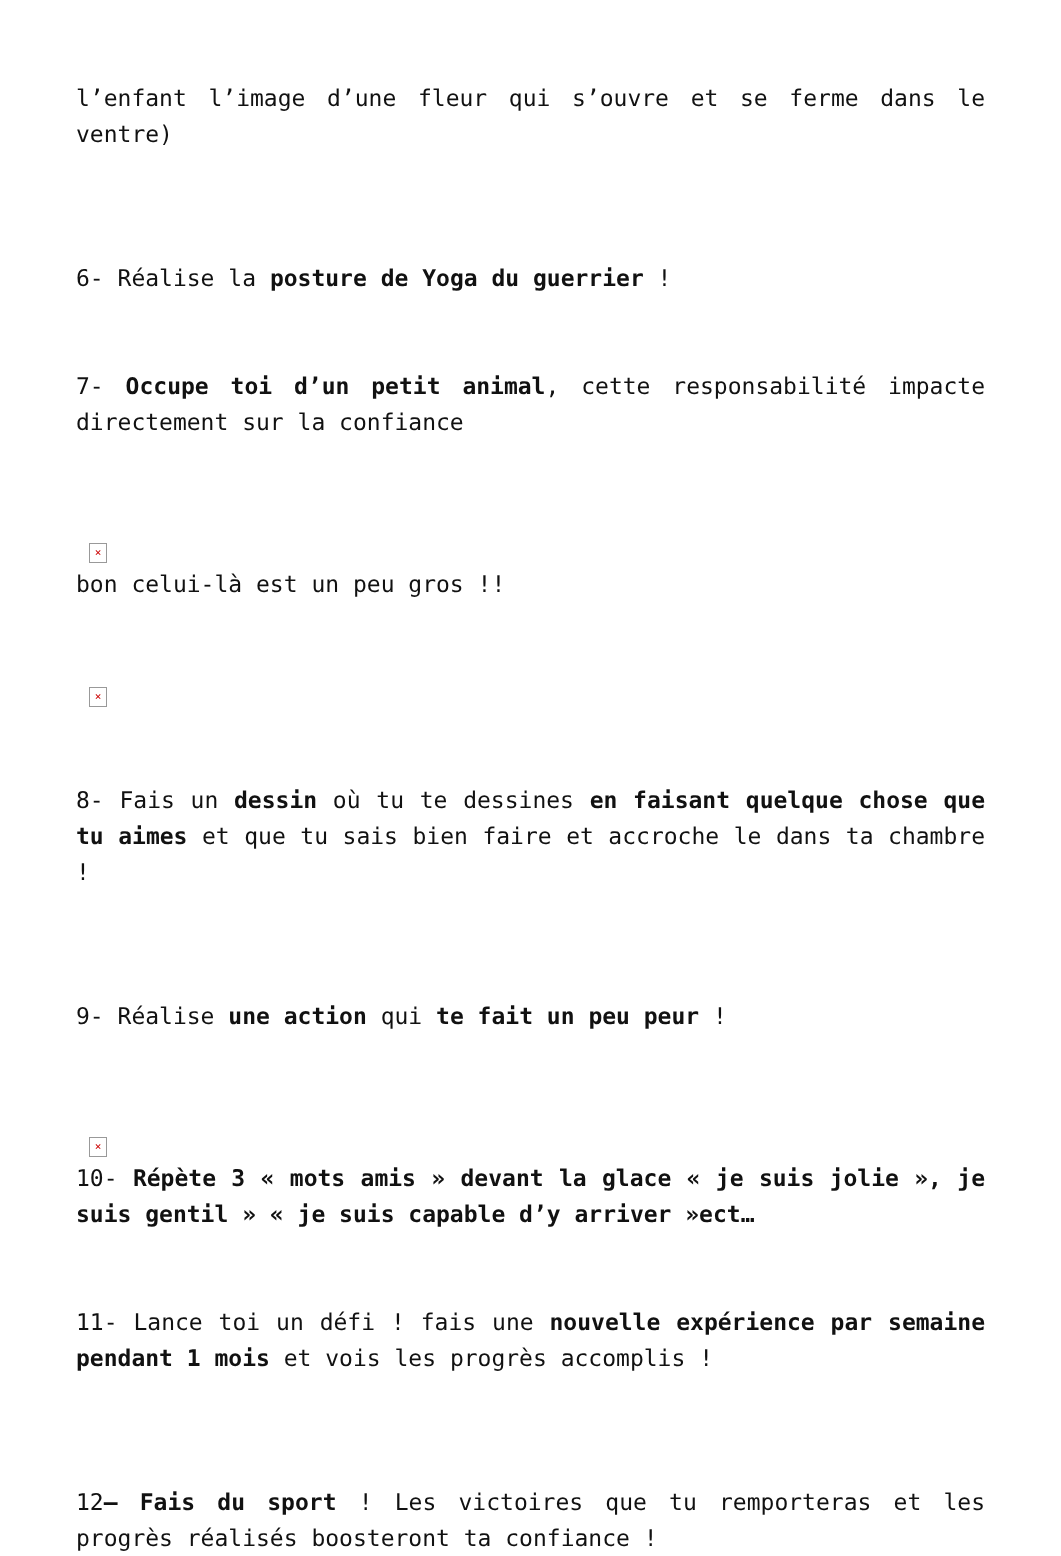l’enfant l’image d’une fleur qui s’ouvre et se ferme dans le ventre)
6- Réalise la posture de Yoga du guerrier !
7- Occupe toi d’un petit animal, cette responsabilité impacte directement sur la confiance
×
bon celui-là est un peu gros !!
×
8- Fais un dessin où tu te dessines en faisant quelque chose que tu aimes et que tu sais bien faire et accroche le dans ta chambre !
9- Réalise une action qui te fait un peu peur !
×
10- Répète 3 « mots amis » devant la glace « je suis jolie », je suis gentil » « je suis capable d’y arriver »ect…
11- Lance toi un défi ! fais une nouvelle expérience par semaine pendant 1 mois et vois les progrès accomplis !
12– Fais du sport ! Les victoires que tu remporteras et les progrès réalisés boosteront ta confiance !